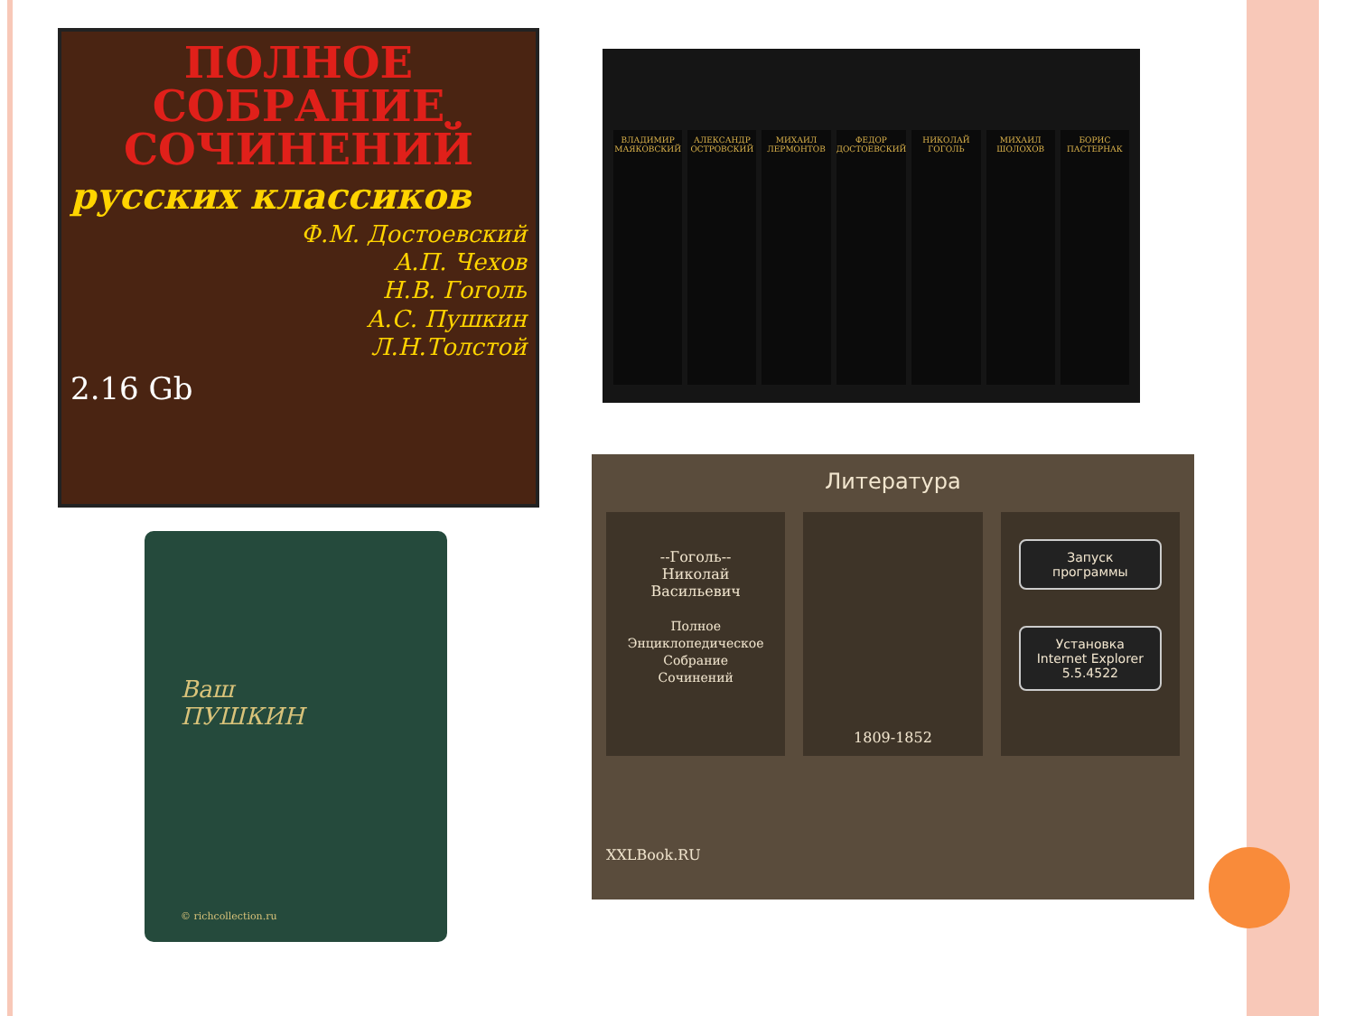ПОЛНОЕ СОБРАНИЕ СОЧИНЕНИЙ
русских классиков
Ф.М. Достоевский
А.П. Чехов
Н.В. Гоголь
А.С. Пушкин
Л.Н.Толстой
2.16 Gb
ВЛАДИМИР МАЯКОВСКИЙ АЛЕКСАНДР ОСТРОВСКИЙ МИХАИЛ ЛЕРМОНТОВ ФЕДОР ДОСТОЕВСКИЙ НИКОЛАЙ ГОГОЛЬ МИХАИЛ ШОЛОХОВ БОРИС ПАСТЕРНАК
Ваш
ПУШКИН
© richcollection.ru
Литература
--Гоголь--
Николай
Васильевич
Полное
Энциклопедическое
Собрание
Сочинений
1809-1852
Запуск
программы
Установка
Internet Explorer
5.5.4522
XXLBook.RU